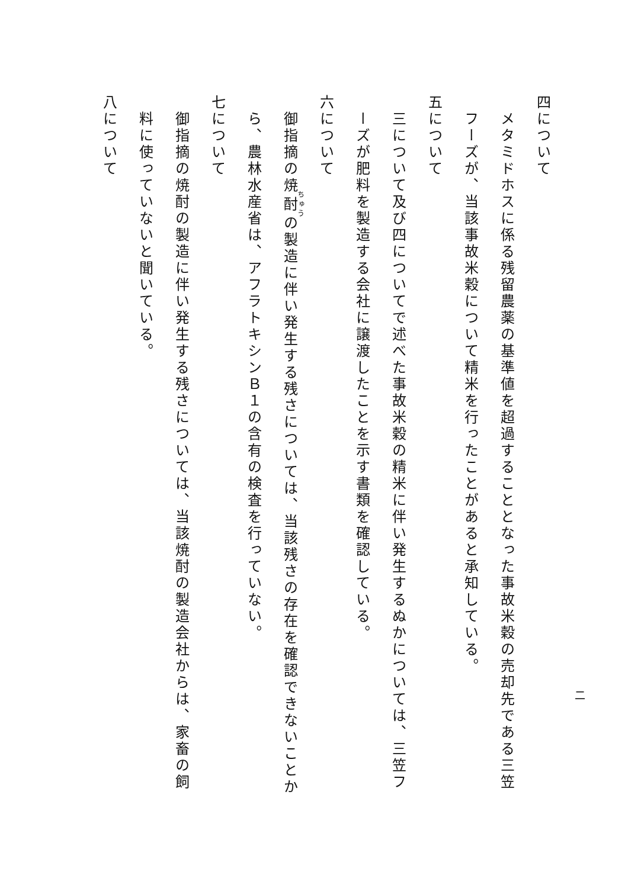四について
メタミドホスに係る残留農薬の基準値を超過することとなった事故米穀の売却先である三笠フーズが、当該事故米穀について精米を行ったことがあると承知している。
五について
三について及び四についてで述べた事故米穀の精米に伴い発生するぬかについては、三笠フーズが肥料を製造する会社に譲渡したことを示す書類を確認している。
六について
御指摘の焼酎の製造に伴い発生する残さについては、当該残さの存在を確認できないことから、農林水産省は、アフラトキシンＢ１の含有の検査を行っていない。
七について
御指摘の焼酎の製造に伴い発生する残さについては、当該焼酎の製造会社からは、家畜の飼料に使っていないと聞いている。
八について
二